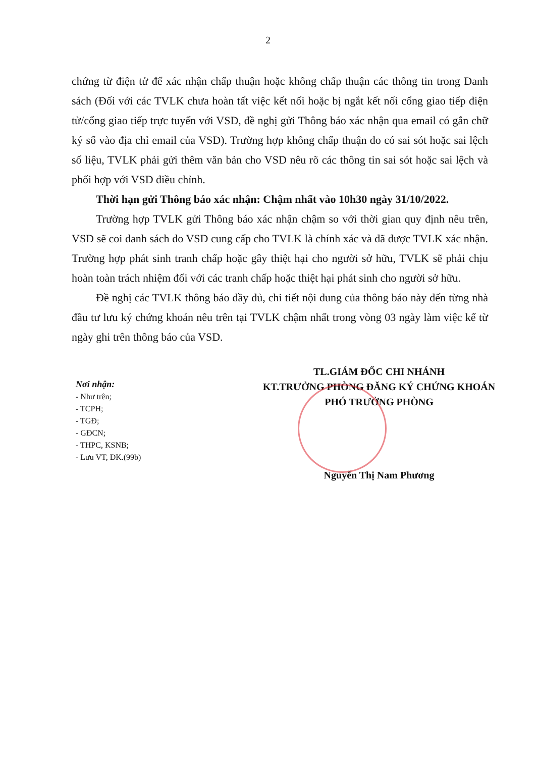2
chứng từ điện tử để xác nhận chấp thuận hoặc không chấp thuận các thông tin trong Danh sách (Đối với các TVLK chưa hoàn tất việc kết nối hoặc bị ngắt kết nối cổng giao tiếp điện tử/cổng giao tiếp trực tuyến với VSD, đề nghị gửi Thông báo xác nhận qua email có gắn chữ ký số vào địa chỉ email của VSD). Trường hợp không chấp thuận do có sai sót hoặc sai lệch số liệu, TVLK phải gửi thêm văn bản cho VSD nêu rõ các thông tin sai sót hoặc sai lệch và phối hợp với VSD điều chỉnh.
Thời hạn gửi Thông báo xác nhận: Chậm nhất vào 10h30 ngày 31/10/2022.
Trường hợp TVLK gửi Thông báo xác nhận chậm so với thời gian quy định nêu trên, VSD sẽ coi danh sách do VSD cung cấp cho TVLK là chính xác và đã được TVLK xác nhận. Trường hợp phát sinh tranh chấp hoặc gây thiệt hại cho người sở hữu, TVLK sẽ phải chịu hoàn toàn trách nhiệm đối với các tranh chấp hoặc thiệt hại phát sinh cho người sở hữu.
Đề nghị các TVLK thông báo đầy đủ, chi tiết nội dung của thông báo này đến từng nhà đầu tư lưu ký chứng khoán nêu trên tại TVLK chậm nhất trong vòng 03 ngày làm việc kể từ ngày ghi trên thông báo của VSD.
Nơi nhận:
- Như trên;
- TCPH;
- TGĐ;
- GĐCN;
- THPC, KSNB;
- Lưu VT, ĐK.(99b)
TL.GIÁM ĐỐC CHI NHÁNH
KT.TRƯỞNG PHÒNG ĐĂNG KÝ CHỨNG KHOÁN
PHÓ TRƯỞNG PHÒNG
Nguyễn Thị Nam Phương